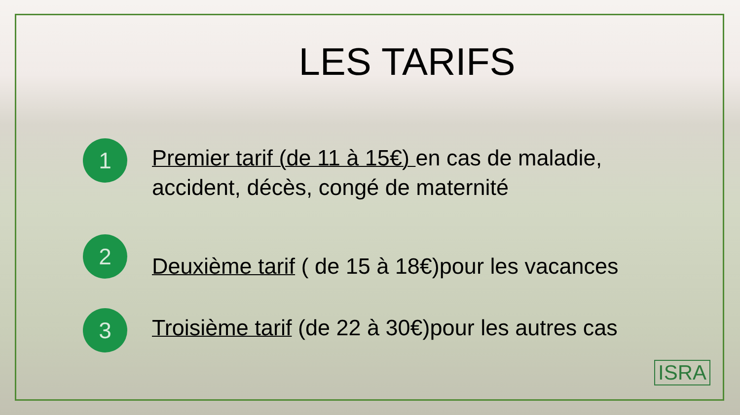LES TARIFS
1
Premier tarif (de 11 à 15€) en cas de maladie, accident, décès, congé de maternité
2
Deuxième tarif ( de 15 à 18€)pour les vacances
3
Troisième tarif (de 22 à 30€)pour les autres cas
ISRA